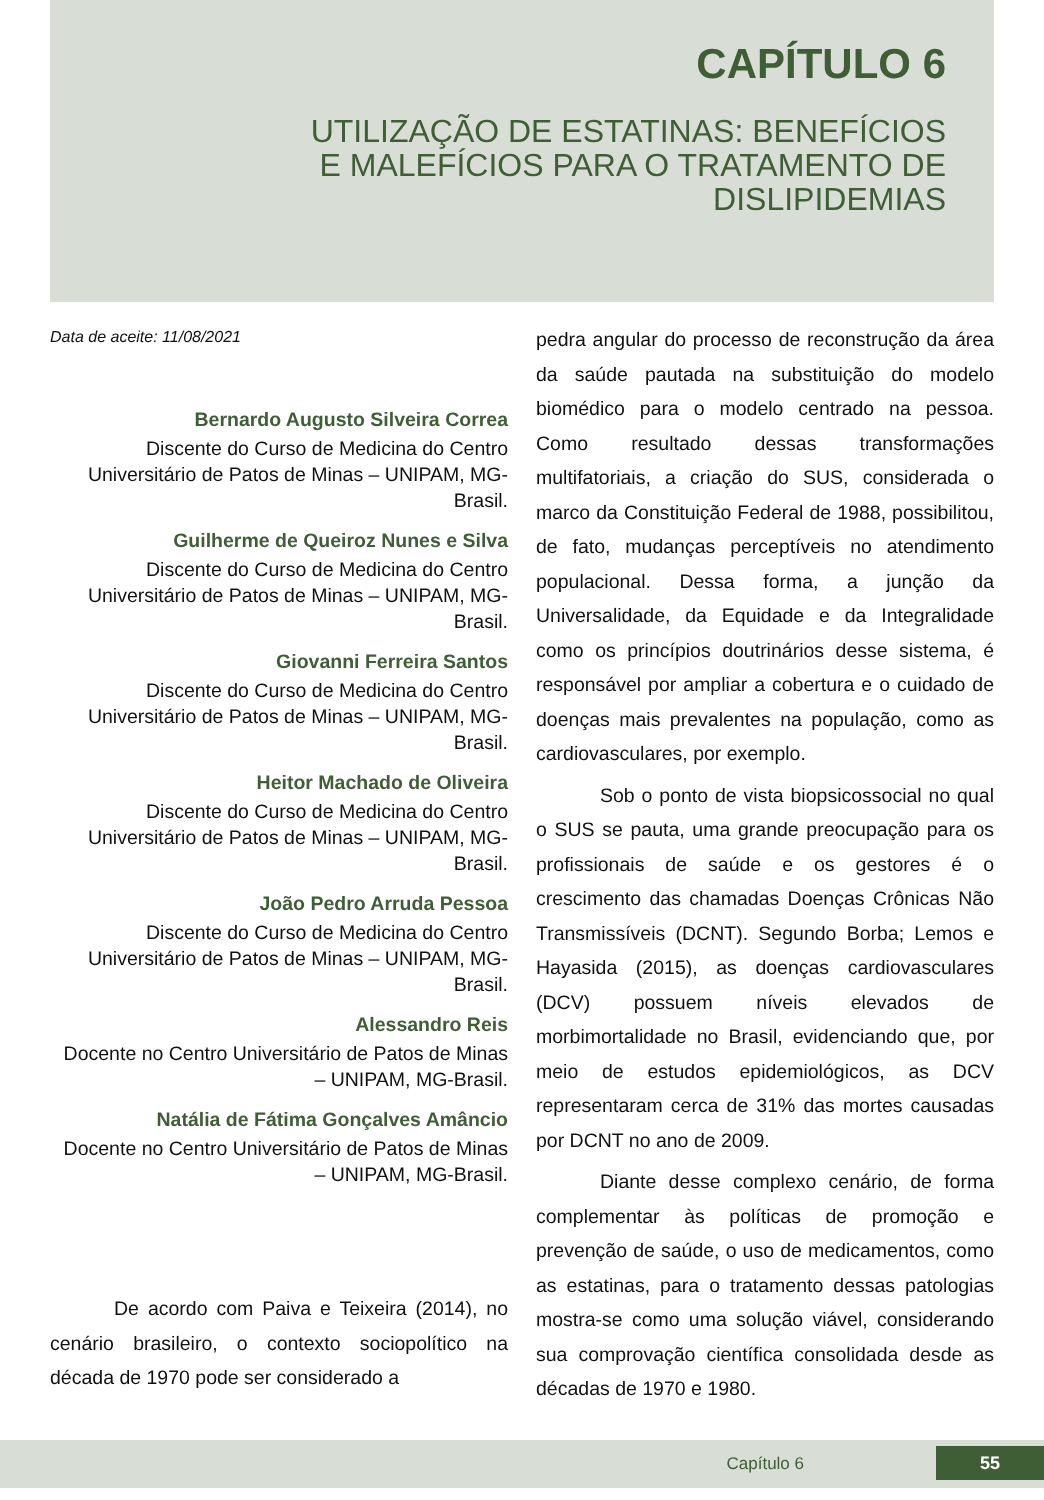CAPÍTULO 6
UTILIZAÇÃO DE ESTATINAS: BENEFÍCIOS
E MALEFÍCIOS PARA O TRATAMENTO DE
DISLIPIDEMIAS
Data de aceite: 11/08/2021
Bernardo Augusto Silveira Correa
Discente do Curso de Medicina do Centro Universitário de Patos de Minas – UNIPAM, MG-Brasil.
Guilherme de Queiroz Nunes e Silva
Discente do Curso de Medicina do Centro Universitário de Patos de Minas – UNIPAM, MG-Brasil.
Giovanni Ferreira Santos
Discente do Curso de Medicina do Centro Universitário de Patos de Minas – UNIPAM, MG-Brasil.
Heitor Machado de Oliveira
Discente do Curso de Medicina do Centro Universitário de Patos de Minas – UNIPAM, MG-Brasil.
João Pedro Arruda Pessoa
Discente do Curso de Medicina do Centro Universitário de Patos de Minas – UNIPAM, MG-Brasil.
Alessandro Reis
Docente no Centro Universitário de Patos de Minas – UNIPAM, MG-Brasil.
Natália de Fátima Gonçalves Amâncio
Docente no Centro Universitário de Patos de Minas – UNIPAM, MG-Brasil.
De acordo com Paiva e Teixeira (2014), no cenário brasileiro, o contexto sociopolítico na década de 1970 pode ser considerado a
pedra angular do processo de reconstrução da área da saúde pautada na substituição do modelo biomédico para o modelo centrado na pessoa. Como resultado dessas transformações multifatoriais, a criação do SUS, considerada o marco da Constituição Federal de 1988, possibilitou, de fato, mudanças perceptíveis no atendimento populacional. Dessa forma, a junção da Universalidade, da Equidade e da Integralidade como os princípios doutrinários desse sistema, é responsável por ampliar a cobertura e o cuidado de doenças mais prevalentes na população, como as cardiovasculares, por exemplo.
Sob o ponto de vista biopsicossocial no qual o SUS se pauta, uma grande preocupação para os profissionais de saúde e os gestores é o crescimento das chamadas Doenças Crônicas Não Transmissíveis (DCNT). Segundo Borba; Lemos e Hayasida (2015), as doenças cardiovasculares (DCV) possuem níveis elevados de morbimortalidade no Brasil, evidenciando que, por meio de estudos epidemiológicos, as DCV representaram cerca de 31% das mortes causadas por DCNT no ano de 2009.
Diante desse complexo cenário, de forma complementar às políticas de promoção e prevenção de saúde, o uso de medicamentos, como as estatinas, para o tratamento dessas patologias mostra-se como uma solução viável, considerando sua comprovação científica consolidada desde as décadas de 1970 e 1980.
Capítulo 6 55